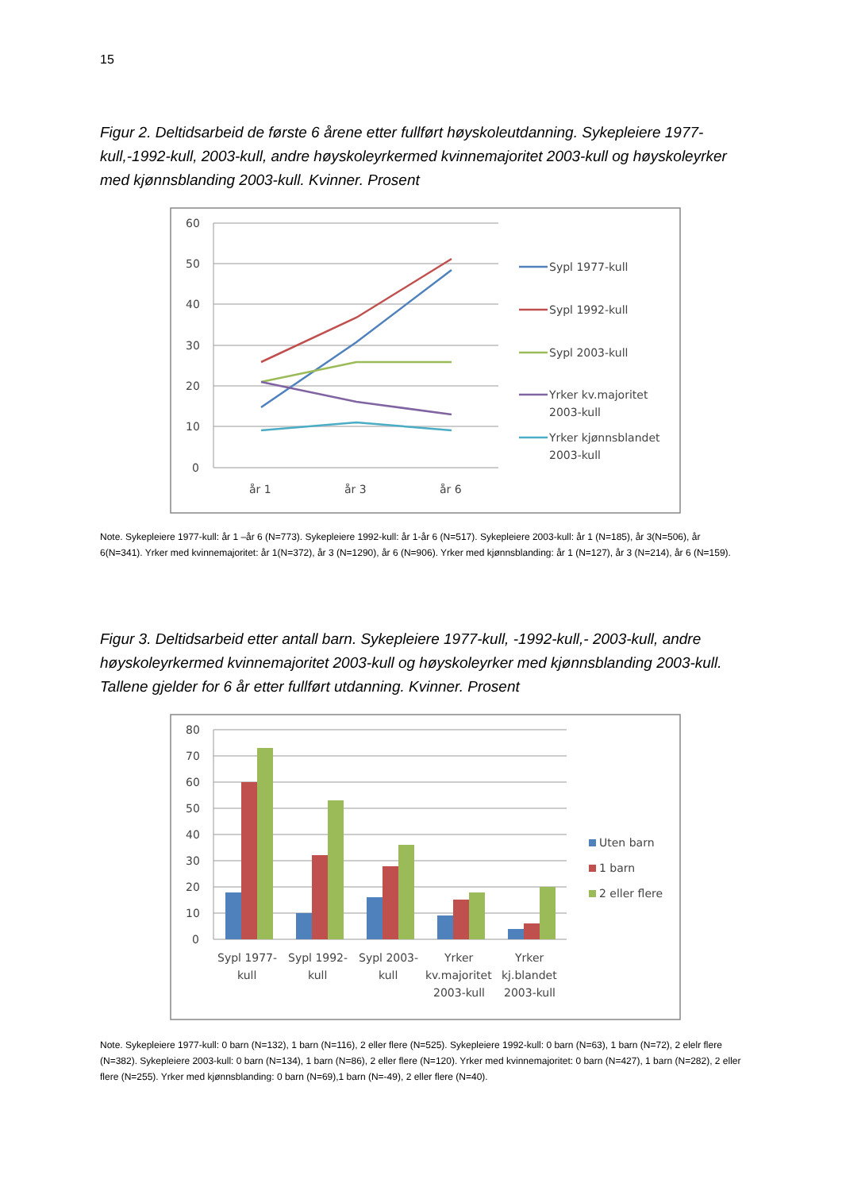15
Figur 2. Deltidsarbeid de første 6 årene etter fullført høyskoleutdanning. Sykepleiere 1977-kull,-1992-kull, 2003-kull, andre høyskoleyrkermed kvinnemajoritet 2003-kull og høyskoleyrker med kjønnsblanding 2003-kull. Kvinner. Prosent
60
50
40
30
20
10
0
år 1
år 3
år 6
Sypl 1977-kull
Sypl 1992-kull
Sypl 2003-kull
Yrker kv.majoritet
2003-kull
Yrker kjønnsblandet
2003-kull
Note. Sykepleiere 1977-kull: år 1 –år 6 (N=773). Sykepleiere 1992-kull: år 1-år 6 (N=517). Sykepleiere 2003-kull: år 1 (N=185), år 3(N=506), år 6(N=341). Yrker med kvinnemajoritet: år 1(N=372), år 3 (N=1290), år 6 (N=906). Yrker med kjønnsblanding: år 1 (N=127), år 3 (N=214), år 6 (N=159).
Figur 3. Deltidsarbeid etter antall barn. Sykepleiere 1977-kull, -1992-kull,- 2003-kull, andre høyskoleyrkermed kvinnemajoritet 2003-kull og høyskoleyrker med kjønnsblanding 2003-kull. Tallene gjelder for 6 år etter fullført utdanning. Kvinner. Prosent
80
70
60
50
40
30
20
10
0
Sypl 1977-
kull
Sypl 1992-
kull
Sypl 2003-
kull
Yrker
kv.majoritet
2003-kull
Yrker
kj.blandet
2003-kull
Uten barn
1 barn
2 eller flere
Note. Sykepleiere 1977-kull: 0 barn (N=132), 1 barn (N=116), 2 eller flere (N=525). Sykepleiere 1992-kull: 0 barn (N=63), 1 barn (N=72), 2 elelr flere (N=382). Sykepleiere 2003-kull: 0 barn (N=134), 1 barn (N=86), 2 eller flere (N=120). Yrker med kvinnemajoritet: 0 barn (N=427), 1 barn (N=282), 2 eller flere (N=255). Yrker med kjønnsblanding: 0 barn (N=69),1 barn (N=-49), 2 eller flere (N=40).